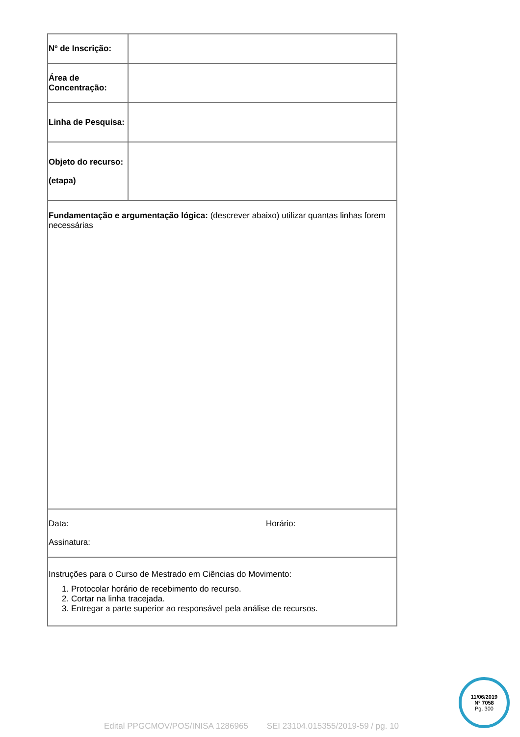| Nº de Inscrição: | |
| Área de Concentração: | |
| Linha de Pesquisa: | |
| Objeto do recurso: (etapa) | |
| Fundamentação e argumentação lógica: (descrever abaixo) utilizar quantas linhas forem necessárias | |
| Data: Horário: Assinatura: | |
| Instruções para o Curso de Mestrado em Ciências do Movimento: 1. Protocolar horário de recebimento do recurso. 2. Cortar na linha tracejada. 3. Entregar a parte superior ao responsável pela análise de recursos. | |
11/06/2019
Nº 7058
Pg. 300
Edital PPGCMOV/POS/INISA 1286965 SEI 23104.015355/2019-59 / pg. 10